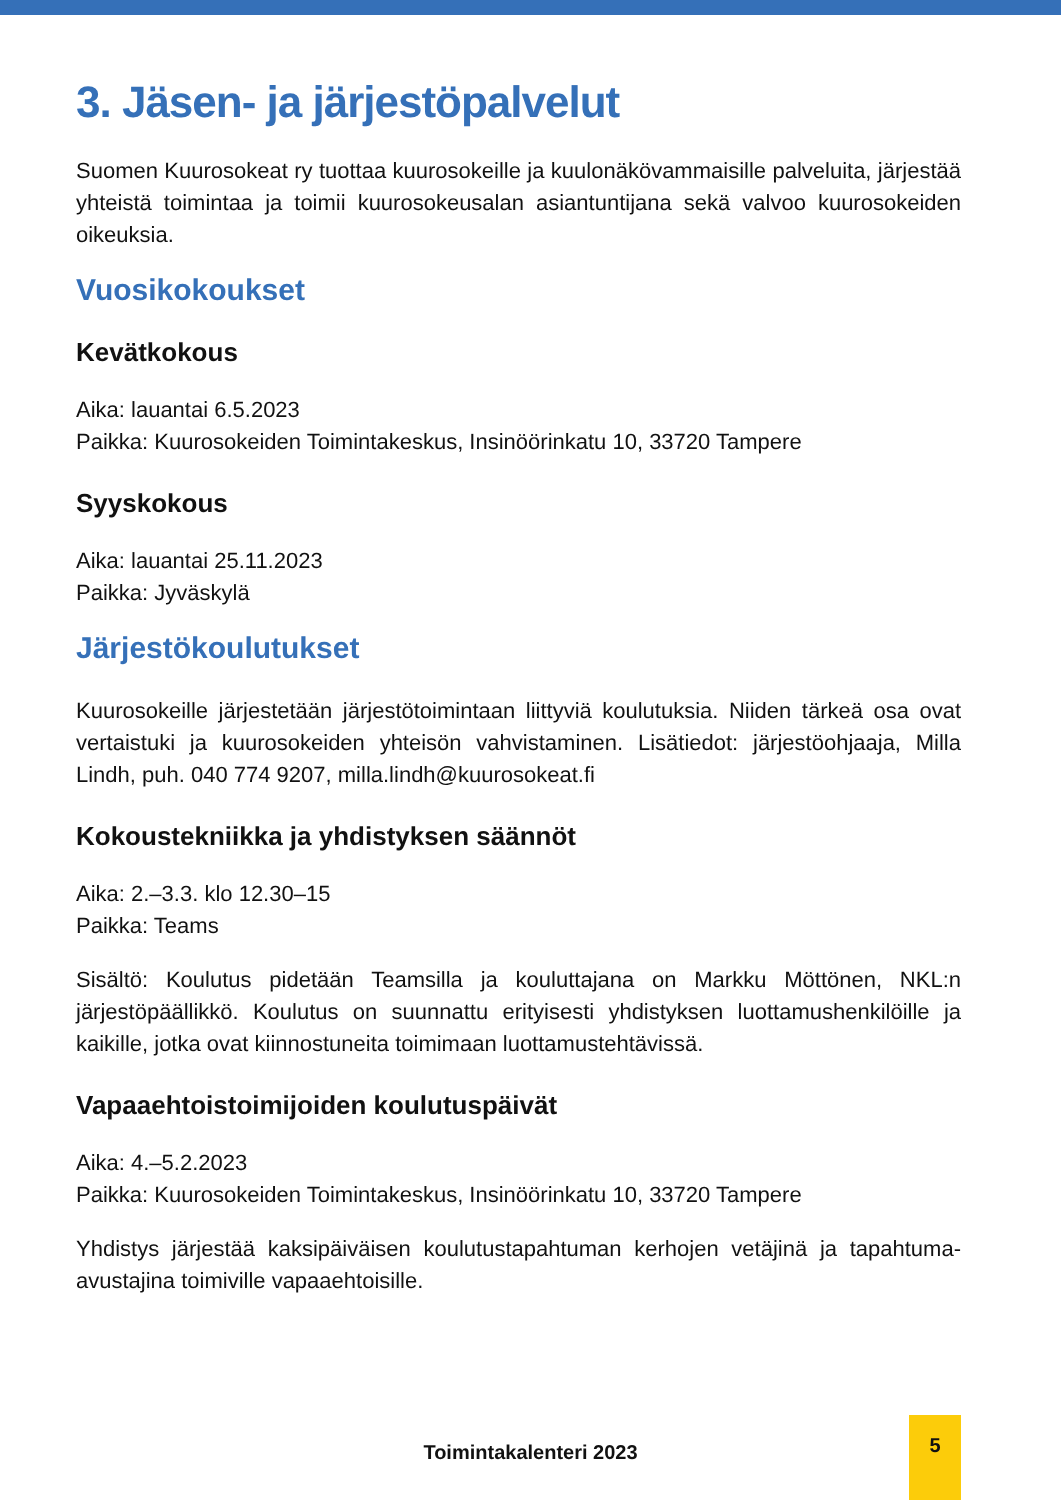3. Jäsen- ja järjestöpalvelut
Suomen Kuurosokeat ry tuottaa kuurosokeille ja kuulonäkövammaisille palveluita, järjestää yhteistä toimintaa ja toimii kuurosokeusalan asiantuntijana sekä valvoo kuurosokeiden oikeuksia.
Vuosikokoukset
Kevätkokous
Aika: lauantai 6.5.2023
Paikka: Kuurosokeiden Toimintakeskus, Insinöörinkatu 10, 33720 Tampere
Syyskokous
Aika: lauantai 25.11.2023
Paikka: Jyväskylä
Järjestökoulutukset
Kuurosokeille järjestetään järjestötoimintaan liittyviä koulutuksia. Niiden tärkeä osa ovat vertaistuki ja kuurosokeiden yhteisön vahvistaminen. Lisätiedot: järjestöohjaaja, Milla Lindh, puh. 040 774 9207, milla.lindh@kuurosokeat.fi
Kokoustekniikka ja yhdistyksen säännöt
Aika: 2.–3.3. klo 12.30–15
Paikka: Teams
Sisältö: Koulutus pidetään Teamsilla ja kouluttajana on Markku Möttönen, NKL:n järjestöpäällikkö. Koulutus on suunnattu erityisesti yhdistyksen luottamushenkilöille ja kaikille, jotka ovat kiinnostuneita toimimaan luottamustehtävissä.
Vapaaehtoistoimijoiden koulutuspäivät
Aika: 4.–5.2.2023
Paikka: Kuurosokeiden Toimintakeskus, Insinöörinkatu 10, 33720 Tampere
Yhdistys järjestää kaksipäiväisen koulutustapahtuman kerhojen vetäjinä ja tapahtuma-avustajina toimiville vapaaehtoisille.
Toimintakalenteri 2023
5